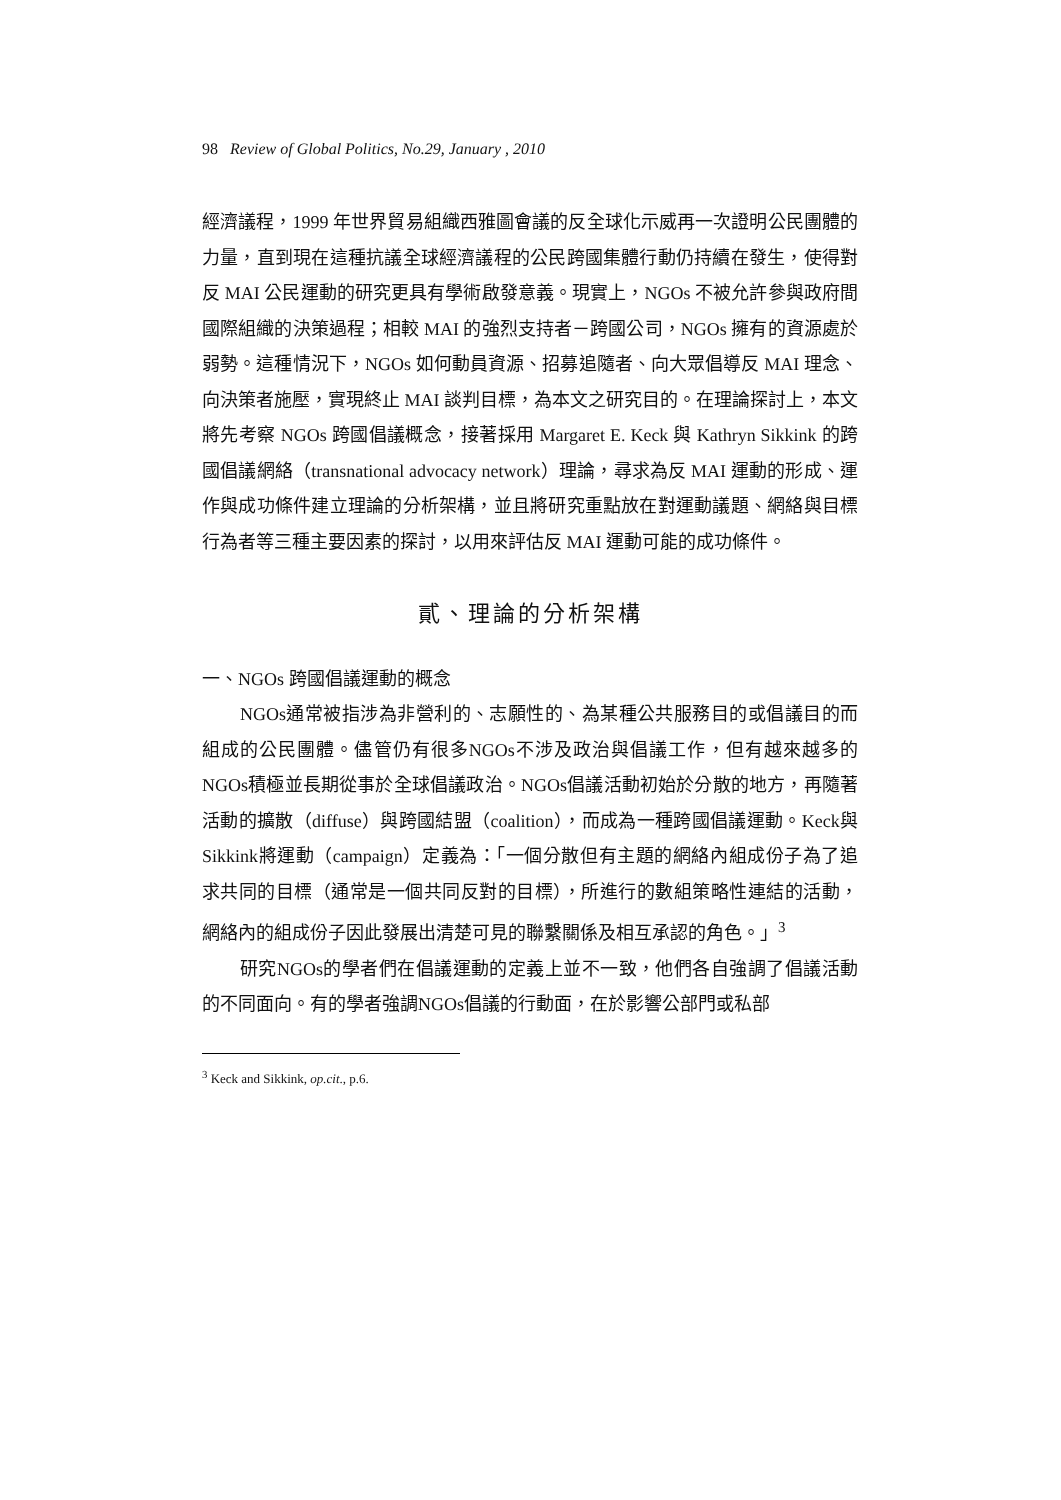98 Review of Global Politics, No.29, January , 2010
經濟議程，1999 年世界貿易組織西雅圖會議的反全球化示威再一次證明公民團體的力量，直到現在這種抗議全球經濟議程的公民跨國集體行動仍持續在發生，使得對反 MAI 公民運動的研究更具有學術啟發意義。現實上，NGOs 不被允許參與政府間國際組織的決策過程；相較 MAI 的強烈支持者－跨國公司，NGOs 擁有的資源處於弱勢。這種情況下，NGOs 如何動員資源、招募追隨者、向大眾倡導反 MAI 理念、向決策者施壓，實現終止 MAI 談判目標，為本文之研究目的。在理論探討上，本文將先考察 NGOs 跨國倡議概念，接著採用 Margaret E. Keck 與 Kathryn Sikkink 的跨國倡議網絡（transnational advocacy network）理論，尋求為反 MAI 運動的形成、運作與成功條件建立理論的分析架構，並且將研究重點放在對運動議題、網絡與目標行為者等三種主要因素的探討，以用來評估反 MAI 運動可能的成功條件。
貳、理論的分析架構
一、NGOs 跨國倡議運動的概念
NGOs通常被指涉為非營利的、志願性的、為某種公共服務目的或倡議目的而組成的公民團體。儘管仍有很多NGOs不涉及政治與倡議工作，但有越來越多的NGOs積極並長期從事於全球倡議政治。NGOs倡議活動初始於分散的地方，再隨著活動的擴散（diffuse）與跨國結盟（coalition），而成為一種跨國倡議運動。Keck與Sikkink將運動（campaign）定義為：「一個分散但有主題的網絡內組成份子為了追求共同的目標（通常是一個共同反對的目標），所進行的數組策略性連結的活動，網絡內的組成份子因此發展出清楚可見的聯繫關係及相互承認的角色。」<sup>3</sup>
研究NGOs的學者們在倡議運動的定義上並不一致，他們各自強調了倡議活動的不同面向。有的學者強調NGOs倡議的行動面，在於影響公部門或私部
<sup>3</sup> Keck and Sikkink, op.cit., p.6.